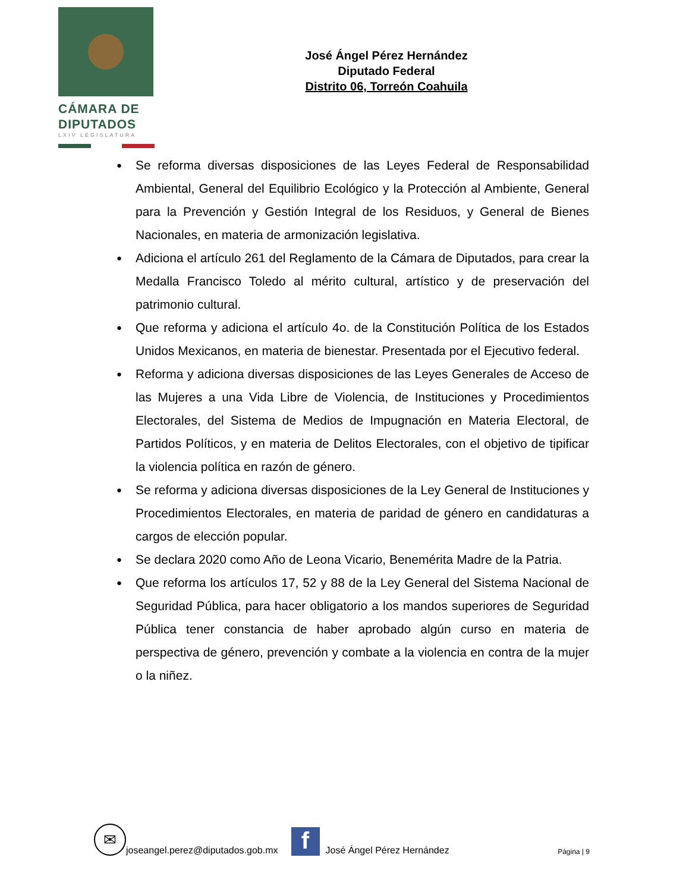CÁMARA DE
DIPUTADOS
LXIV LEGISLATURA
José Ángel Pérez Hernández
Diputado Federal
Distrito 06, Torreón Coahuila
● Se reforma diversas disposiciones de las Leyes Federal de Responsabilidad Ambiental, General del Equilibrio Ecológico y la Protección al Ambiente, General para la Prevención y Gestión Integral de los Residuos, y General de Bienes Nacionales, en materia de armonización legislativa.
● Adiciona el artículo 261 del Reglamento de la Cámara de Diputados, para crear la Medalla Francisco Toledo al mérito cultural, artístico y de preservación del patrimonio cultural.
● Que reforma y adiciona el artículo 4o. de la Constitución Política de los Estados Unidos Mexicanos, en materia de bienestar. Presentada por el Ejecutivo federal.
● Reforma y adiciona diversas disposiciones de las Leyes Generales de Acceso de las Mujeres a una Vida Libre de Violencia, de Instituciones y Procedimientos Electorales, del Sistema de Medios de Impugnación en Materia Electoral, de Partidos Políticos, y en materia de Delitos Electorales, con el objetivo de tipificar la violencia política en razón de género.
● Se reforma y adiciona diversas disposiciones de la Ley General de Instituciones y Procedimientos Electorales, en materia de paridad de género en candidaturas a cargos de elección popular.
● Se declara 2020 como Año de Leona Vicario, Benemérita Madre de la Patria.
● Que reforma los artículos 17, 52 y 88 de la Ley General del Sistema Nacional de Seguridad Pública, para hacer obligatorio a los mandos superiores de Seguridad Pública tener constancia de haber aprobado algún curso en materia de perspectiva de género, prevención y combate a la violencia en contra de la mujer o la niñez.
✉
joseangel.perez@diputados.gob.mx
f
José Ángel Pérez Hernández Página | 9